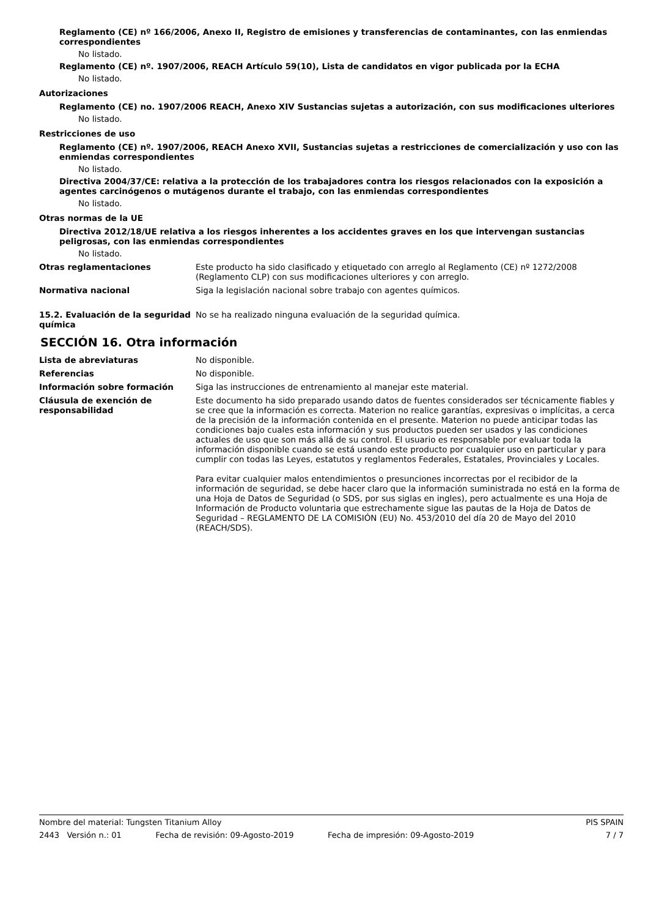Reglamento (CE) nº 166/2006, Anexo II, Registro de emisiones y transferencias de contaminantes, con las enmiendas correspondientes
No listado.
Reglamento (CE) nº. 1907/2006, REACH Artículo 59(10), Lista de candidatos en vigor publicada por la ECHA
No listado.
Autorizaciones
Reglamento (CE) no. 1907/2006 REACH, Anexo XIV Sustancias sujetas a autorización, con sus modificaciones ulteriores
No listado.
Restricciones de uso
Reglamento (CE) nº. 1907/2006, REACH Anexo XVII, Sustancias sujetas a restricciones de comercialización y uso con las enmiendas correspondientes
No listado.
Directiva 2004/37/CE: relativa a la protección de los trabajadores contra los riesgos relacionados con la exposición a agentes carcinógenos o mutágenos durante el trabajo, con las enmiendas correspondientes
No listado.
Otras normas de la UE
Directiva 2012/18/UE relativa a los riesgos inherentes a los accidentes graves en los que intervengan sustancias peligrosas, con las enmiendas correspondientes
No listado.
Otras reglamentaciones Este producto ha sido clasificado y etiquetado con arreglo al Reglamento (CE) nº 1272/2008 (Reglamento CLP) con sus modificaciones ulteriores y con arreglo.
Normativa nacional Siga la legislación nacional sobre trabajo con agentes químicos.
15.2. Evaluación de la seguridad química
No se ha realizado ninguna evaluación de la seguridad química.
SECCIÓN 16. Otra información
Lista de abreviaturas No disponible.
Referencias No disponible.
Información sobre formación Siga las instrucciones de entrenamiento al manejar este material.
Cláusula de exención de responsabilidad
Este documento ha sido preparado usando datos de fuentes considerados ser técnicamente fiables y se cree que la información es correcta. Materion no realice garantías, expresivas o implícitas, a cerca de la precisión de la información contenida en el presente. Materion no puede anticipar todas las condiciones bajo cuales esta información y sus productos pueden ser usados y las condiciones actuales de uso que son más allá de su control. El usuario es responsable por evaluar toda la información disponible cuando se está usando este producto por cualquier uso en particular y para cumplir con todas las Leyes, estatutos y reglamentos Federales, Estatales, Provinciales y Locales.
Para evitar cualquier malos entendimientos o presunciones incorrectas por el recibidor de la información de seguridad, se debe hacer claro que la información suministrada no está en la forma de una Hoja de Datos de Seguridad (o SDS, por sus siglas en ingles), pero actualmente es una Hoja de Información de Producto voluntaria que estrechamente sigue las pautas de la Hoja de Datos de Seguridad – REGLAMENTO DE LA COMISIÓN (EU) No. 453/2010 del día 20 de Mayo del 2010 (REACH/SDS).
Nombre del material: Tungsten Titanium Alloy PIS SPAIN
2443 Versión n.: 01 Fecha de revisión: 09-Agosto-2019 Fecha de impresión: 09-Agosto-2019 7 / 7